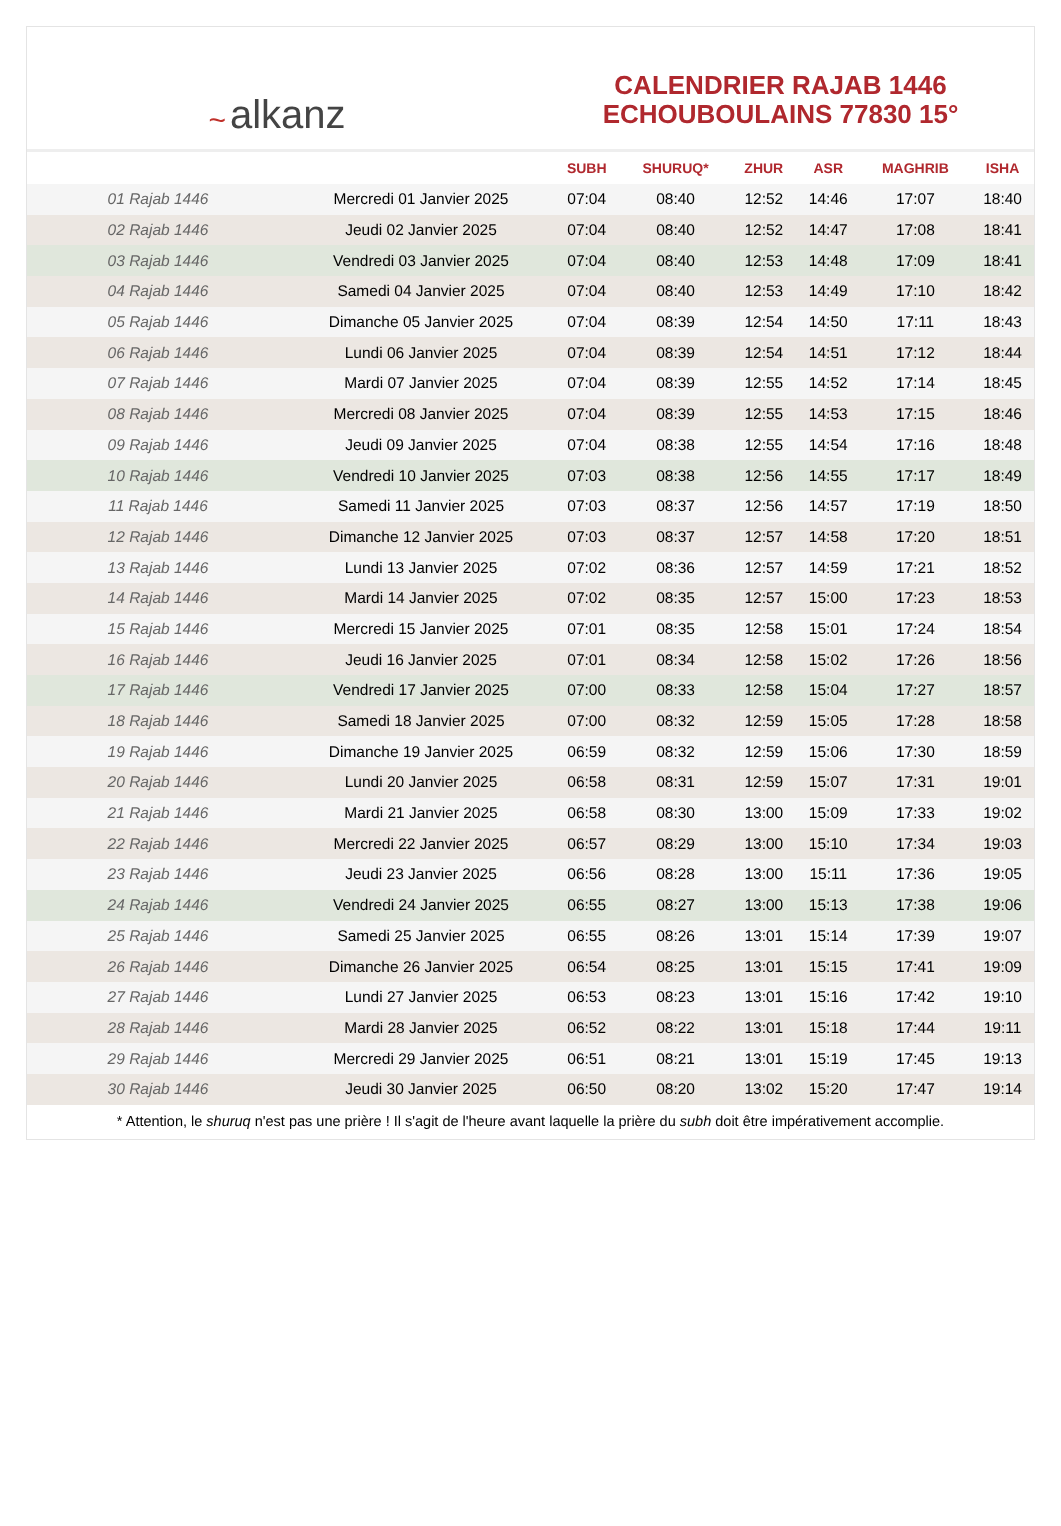﻿~ alkanz
CALENDRIER RAJAB 1446
ECHOUBOULAINS 77830 15°
| | | SUBH | SHURUQ* | ZHUR | ASR | MAGHRIB | ISHA |
| --- | --- | --- | --- | --- | --- | --- | --- |
| 01 Rajab 1446 | Mercredi 01 Janvier 2025 | 07:04 | 08:40 | 12:52 | 14:46 | 17:07 | 18:40 |
| 02 Rajab 1446 | Jeudi 02 Janvier 2025 | 07:04 | 08:40 | 12:52 | 14:47 | 17:08 | 18:41 |
| 03 Rajab 1446 | Vendredi 03 Janvier 2025 | 07:04 | 08:40 | 12:53 | 14:48 | 17:09 | 18:41 |
| 04 Rajab 1446 | Samedi 04 Janvier 2025 | 07:04 | 08:40 | 12:53 | 14:49 | 17:10 | 18:42 |
| 05 Rajab 1446 | Dimanche 05 Janvier 2025 | 07:04 | 08:39 | 12:54 | 14:50 | 17:11 | 18:43 |
| 06 Rajab 1446 | Lundi 06 Janvier 2025 | 07:04 | 08:39 | 12:54 | 14:51 | 17:12 | 18:44 |
| 07 Rajab 1446 | Mardi 07 Janvier 2025 | 07:04 | 08:39 | 12:55 | 14:52 | 17:14 | 18:45 |
| 08 Rajab 1446 | Mercredi 08 Janvier 2025 | 07:04 | 08:39 | 12:55 | 14:53 | 17:15 | 18:46 |
| 09 Rajab 1446 | Jeudi 09 Janvier 2025 | 07:04 | 08:38 | 12:55 | 14:54 | 17:16 | 18:48 |
| 10 Rajab 1446 | Vendredi 10 Janvier 2025 | 07:03 | 08:38 | 12:56 | 14:55 | 17:17 | 18:49 |
| 11 Rajab 1446 | Samedi 11 Janvier 2025 | 07:03 | 08:37 | 12:56 | 14:57 | 17:19 | 18:50 |
| 12 Rajab 1446 | Dimanche 12 Janvier 2025 | 07:03 | 08:37 | 12:57 | 14:58 | 17:20 | 18:51 |
| 13 Rajab 1446 | Lundi 13 Janvier 2025 | 07:02 | 08:36 | 12:57 | 14:59 | 17:21 | 18:52 |
| 14 Rajab 1446 | Mardi 14 Janvier 2025 | 07:02 | 08:35 | 12:57 | 15:00 | 17:23 | 18:53 |
| 15 Rajab 1446 | Mercredi 15 Janvier 2025 | 07:01 | 08:35 | 12:58 | 15:01 | 17:24 | 18:54 |
| 16 Rajab 1446 | Jeudi 16 Janvier 2025 | 07:01 | 08:34 | 12:58 | 15:02 | 17:26 | 18:56 |
| 17 Rajab 1446 | Vendredi 17 Janvier 2025 | 07:00 | 08:33 | 12:58 | 15:04 | 17:27 | 18:57 |
| 18 Rajab 1446 | Samedi 18 Janvier 2025 | 07:00 | 08:32 | 12:59 | 15:05 | 17:28 | 18:58 |
| 19 Rajab 1446 | Dimanche 19 Janvier 2025 | 06:59 | 08:32 | 12:59 | 15:06 | 17:30 | 18:59 |
| 20 Rajab 1446 | Lundi 20 Janvier 2025 | 06:58 | 08:31 | 12:59 | 15:07 | 17:31 | 19:01 |
| 21 Rajab 1446 | Mardi 21 Janvier 2025 | 06:58 | 08:30 | 13:00 | 15:09 | 17:33 | 19:02 |
| 22 Rajab 1446 | Mercredi 22 Janvier 2025 | 06:57 | 08:29 | 13:00 | 15:10 | 17:34 | 19:03 |
| 23 Rajab 1446 | Jeudi 23 Janvier 2025 | 06:56 | 08:28 | 13:00 | 15:11 | 17:36 | 19:05 |
| 24 Rajab 1446 | Vendredi 24 Janvier 2025 | 06:55 | 08:27 | 13:00 | 15:13 | 17:38 | 19:06 |
| 25 Rajab 1446 | Samedi 25 Janvier 2025 | 06:55 | 08:26 | 13:01 | 15:14 | 17:39 | 19:07 |
| 26 Rajab 1446 | Dimanche 26 Janvier 2025 | 06:54 | 08:25 | 13:01 | 15:15 | 17:41 | 19:09 |
| 27 Rajab 1446 | Lundi 27 Janvier 2025 | 06:53 | 08:23 | 13:01 | 15:16 | 17:42 | 19:10 |
| 28 Rajab 1446 | Mardi 28 Janvier 2025 | 06:52 | 08:22 | 13:01 | 15:18 | 17:44 | 19:11 |
| 29 Rajab 1446 | Mercredi 29 Janvier 2025 | 06:51 | 08:21 | 13:01 | 15:19 | 17:45 | 19:13 |
| 30 Rajab 1446 | Jeudi 30 Janvier 2025 | 06:50 | 08:20 | 13:02 | 15:20 | 17:47 | 19:14 |
* Attention, le shuruq n'est pas une prière ! Il s'agit de l'heure avant laquelle la prière du subh doit être impérativement accomplie.